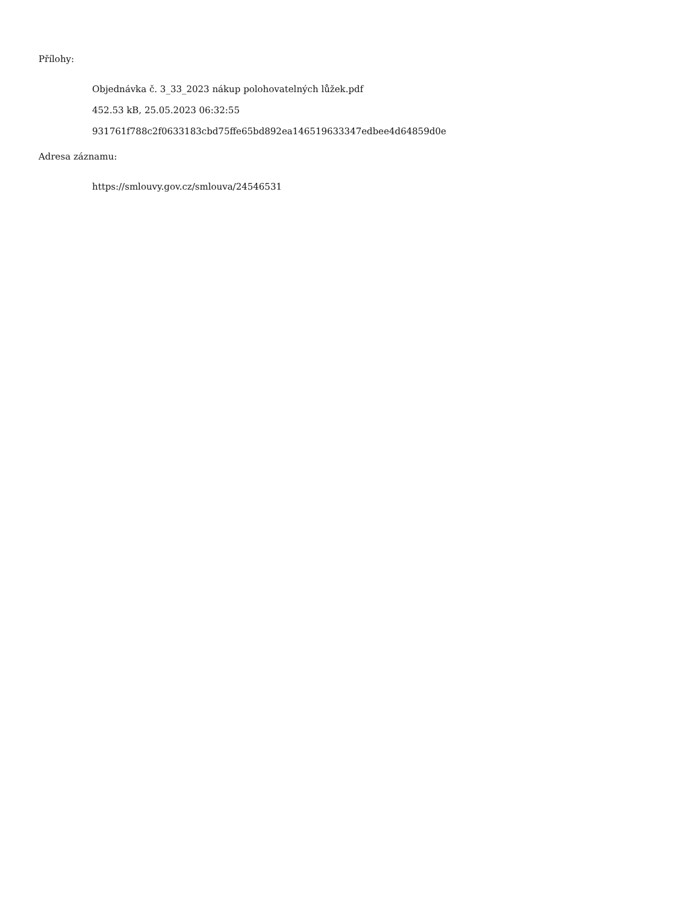Přílohy:
Objednávka č. 3_33_2023 nákup polohovatelných lůžek.pdf
452.53 kB, 25.05.2023 06:32:55
931761f788c2f0633183cbd75ffe65bd892ea146519633347edbee4d64859d0e
Adresa záznamu:
https://smlouvy.gov.cz/smlouva/24546531